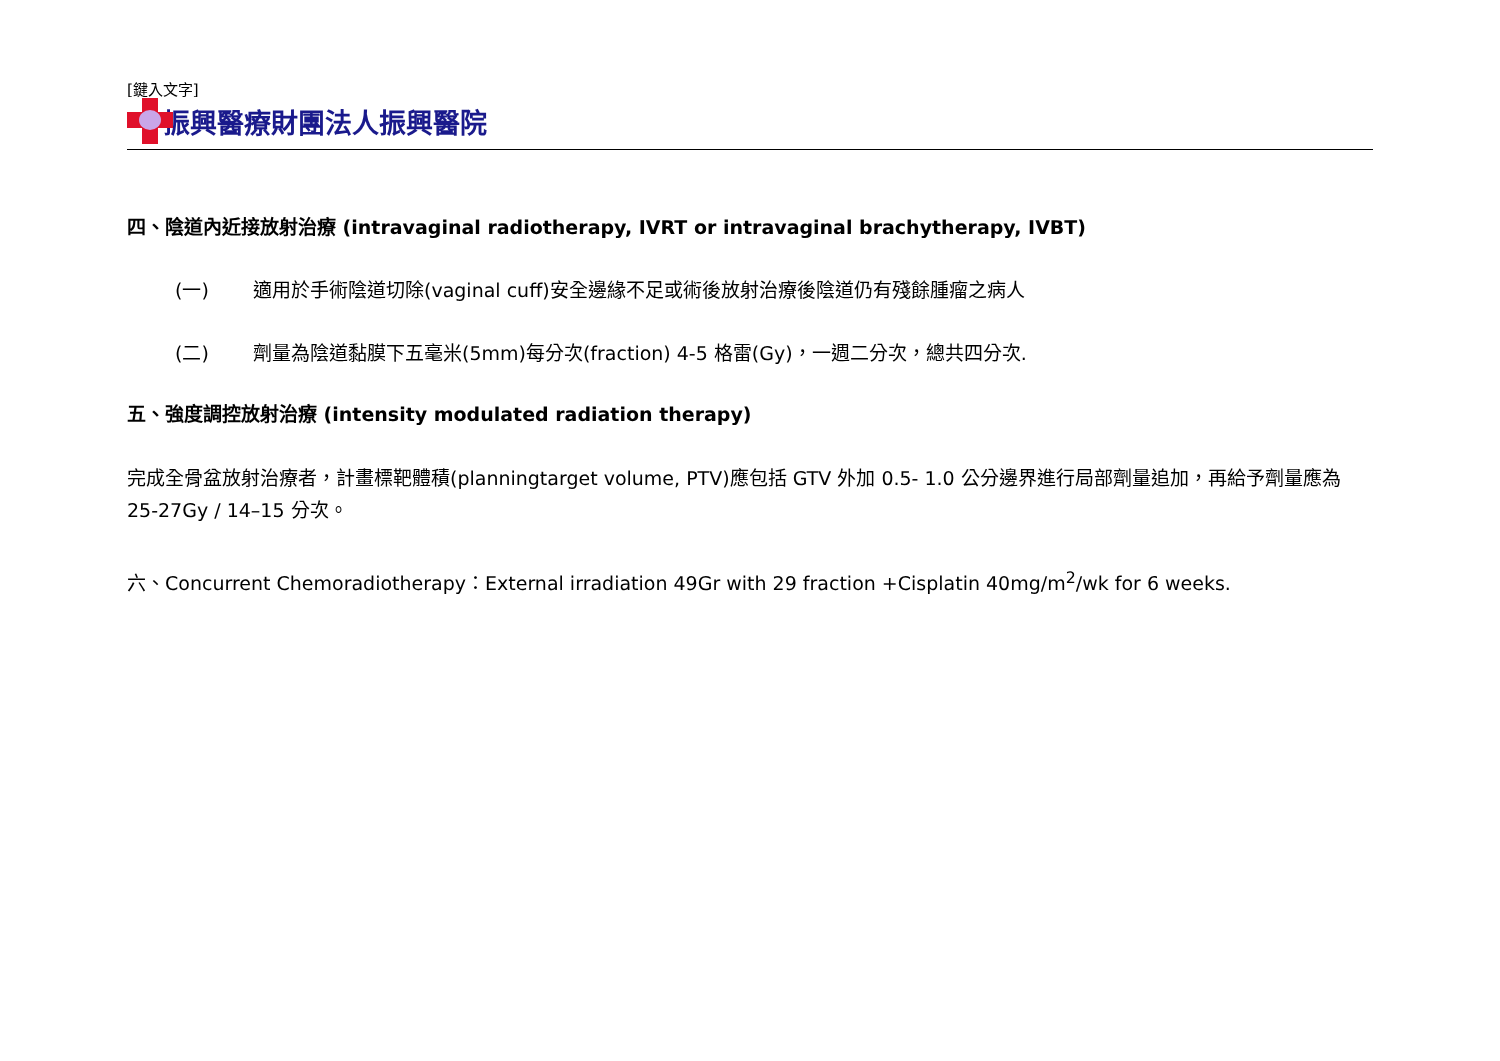[鍵入文字]
振興醫療財團法人振興醫院
四、陰道內近接放射治療 (intravaginal radiotherapy, IVRT or intravaginal brachytherapy, IVBT)
(一) 適用於手術陰道切除(vaginal cuff)安全邊緣不足或術後放射治療後陰道仍有殘餘腫瘤之病人
(二) 劑量為陰道黏膜下五毫米(5mm)每分次(fraction) 4-5 格雷(Gy)，一週二分次，總共四分次.
五、強度調控放射治療 (intensity modulated radiation therapy)
完成全骨盆放射治療者，計畫標靶體積(planningtarget volume, PTV)應包括 GTV 外加 0.5- 1.0 公分邊界進行局部劑量追加，再給予劑量應為 25-27Gy / 14–15 分次。
六、Concurrent Chemoradiotherapy：External irradiation 49Gr with 29 fraction +Cisplatin 40mg/m<sup>2</sup>/wk for 6 weeks.